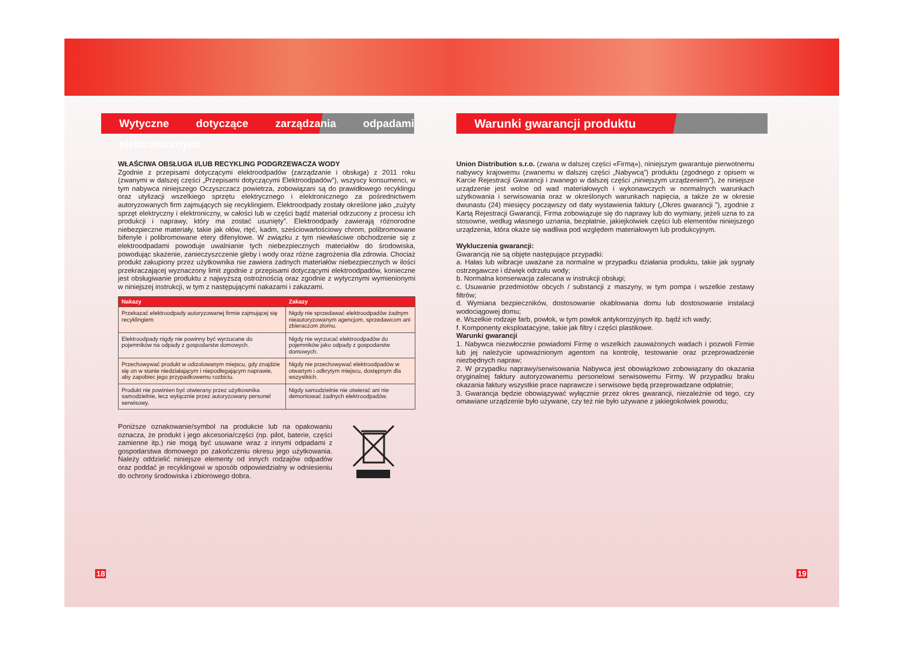Wytyczne dotyczące zarządzania odpadami elektronicznymi
WŁAŚCIWA OBSŁUGA I/LUB RECYKLING PODGRZEWACZA WODY
Zgodnie z przepisami dotyczącymi elektroodpadów (zarządzanie i obsługa) z 2011 roku (zwanymi w dalszej części „Przepisami dotyczącymi Elektroodpadów”), wszyscy konsumenci, w tym nabywca niniejszego Oczyszczacz powietrza, zobowiązani są do prawidłowego recyklingu oraz utylizacji wszelkiego sprzętu elektrycznego i elektronicznego za pośrednictwem autoryzowanych firm zajmujących się recyklingiem. Elektroodpady zostały określone jako „zużyty sprzęt elektryczny i elektroniczny, w całości lub w części bądź materiał odrzucony z procesu ich produkcji i naprawy, który ma zostać usunięty”. Elektroodpady zawierają różnorodne niebezpieczne materiały, takie jak ołów, rtęć, kadm, sześciowartościowy chrom, polibromowane bifenyle i polibromowane etery difenylowe. W związku z tym niewłaściwe obchodzenie się z elektroodpadami powoduje uwalnianie tych niebezpiecznych materiałów do środowiska, powodując skażenie, zanieczyszczenie gleby i wody oraz różne zagrożenia dla zdrowia. Chociaż produkt zakupiony przez użytkownika nie zawiera żadnych materiałów niebezpiecznych w ilości przekraczającej wyznaczony limit zgodnie z przepisami dotyczącymi elektroodpadów, konieczne jest obsługiwanie produktu z najwyższą ostrożnością oraz zgodnie z wytycznymi wymienionymi w niniejszej instrukcji, w tym z następującymi nakazami i zakazami.
| Nakazy | Zakazy |
| --- | --- |
| Przekazać elektroodpady autoryzowanej firmie zajmującej się recyklingiem | Nigdy nie sprzedawać elektroodpadów żadnym nieautoryzowanym agencjom, sprzedawcom ani zbieraczom złomu. |
| Elektroodpady nigdy nie powinny być wyrzucane do pojemników na odpady z gospodarstw domowych. | Nigdy nie wyrzucać elektroodpadów do pojemników jako odpady z gospodarstw domowych. |
| Przechowywać produkt w odizolowanym miejscu, gdy znajdzie się on w stanie niedziałającym i niepodlegającym naprawie, aby zapobiec jego przypadkowemu rozbiciu. | Nigdy nie przechowywać elektroodpadów w otwartym i odkrytym miejscu, dostępnym dla wszystkich. |
| Produkt nie powinien być otwierany przez użytkownika samodzielnie, lecz wyłącznie przez autoryzowany personel serwisowy. | Nigdy samodzielnie nie otwierać ani nie demontować żadnych elektroodpadów. |
Poniższe oznakowanie/symbol na produkcie lub na opakowaniu oznacza, że produkt i jego akcesoria/części (np. pilot, baterie, części zamienne itp.) nie mogą być usuwane wraz z innymi odpadami z gospodarstwa domowego po zakończeniu okresu jego użytkowania. Należy oddzielić niniejsze elementy od innych rodzajów odpadów oraz poddać je recyklingowi w sposób odpowiedzialny w odniesieniu do ochrony środowiska i zbiorowego dobra.
Warunki gwarancji produktu
Union Distribution s.r.o. (zwana w dalszej części «Firmą»), niniejszym gwarantuje pierwotnemu nabywcy krajowemu (zwanemu w dalszej części „Nabywcą”) produktu (zgodnego z opisem w Karcie Rejestracji Gwarancji i zwanego w dalszej części „niniejszym urządzeniem”), że niniejsze urządzenie jest wolne od wad materiałowych i wykonawczych w normalnych warunkach użytkowania i serwisowania oraz w określonych warunkach napięcia, a także że w okresie dwunastu (24) miesięcy począwszy od daty wystawienia faktury („Okres gwarancji ”), zgodnie z Kartą Rejestracji Gwarancji, Firma zobowiązuje się do naprawy lub do wymiany, jeżeli uzna to za stosowne, według własnego uznania, bezpłatnie, jakiejkolwiek części lub elementów niniejszego urządzenia, która okaże się wadliwa pod względem materiałowym lub produkcyjnym.
Wykluczenia gwarancji:
Gwarancją nie są objęte następujące przypadki:
a. Hałas lub wibracje uważane za normalne w przypadku działania produktu, takie jak sygnały ostrzegawcze i dźwięk odrzutu wody;
b. Normalna konserwacja zalecana w instrukcji obsługi;
c. Usuwanie przedmiotów obcych / substancji z maszyny, w tym pompa i wszelkie zestawy filtrów;
d. Wymiana bezpieczników, dostosowanie okablowania domu lub dostosowanie instalacji wodociągowej domu;
e. Wszelkie rodzaje farb, powłok, w tym powłok antykorozyjnych itp. bądź ich wady;
f. Komponenty eksploatacyjne, takie jak filtry i części plastikowe.
Warunki gwarancji
1. Nabywca niezwłocznie powiadomi Firmę o wszelkich zauważonych wadach i pozwoli Firmie lub jej należycie upoważnionym agentom na kontrolę, testowanie oraz przeprowadzenie niezbędnych napraw;
2. W przypadku naprawy/serwisowania Nabywca jest obowiązkowo zobowiązany do okazania oryginalnej faktury autoryzowanemu personelowi serwisowemu Firmy. W przypadku braku okazania faktury wszystkie prace naprawcze i serwisowe będą przeprowadzane odpłatnie;
3. Gwarancja będzie obowiązywać wyłącznie przez okres gwarancji, niezależnie od tego, czy omawiane urządzenie było używane, czy też nie było używane z jakiegokolwiek powodu;
18 19